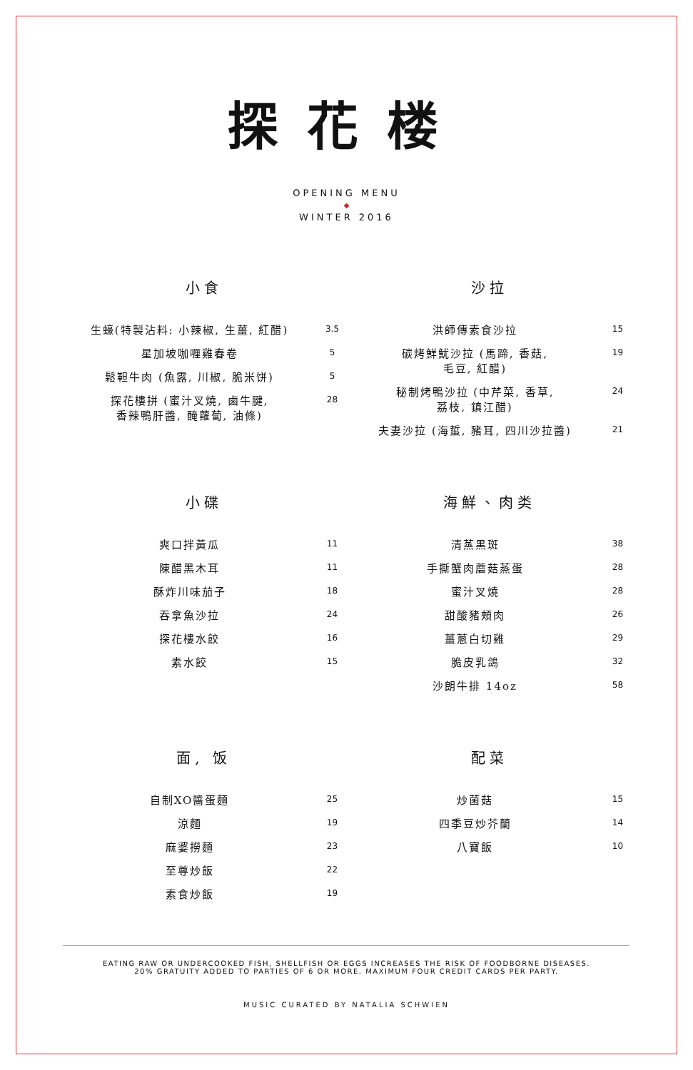探花楼
OPENING MENU
◆
WINTER 2016
小食
| 生蠔(特製沾料: 小辣椒, 生薑, 紅醋) | 3.5 |
| 星加坡咖喱雞春卷 | 5 |
| 鬆靼牛肉 (魚露, 川椒, 脆米饼) | 5 |
| 探花樓拼 (蜜汁叉燒, 鹵牛腱, 香辣鴨肝醬, 醃蘿蔔, 油條) | 28 |
沙拉
| 洪師傳素食沙拉 | 15 |
| 碳烤鮮魷沙拉 (馬蹄, 香菇, 毛豆, 紅醋) | 19 |
| 秘制烤鴨沙拉 (中芹菜, 香草, 荔枝, 鎮江醋) | 24 |
| 夫妻沙拉 (海蜇, 豬耳, 四川沙拉醬) | 21 |
小碟
| 爽口拌黃瓜 | 11 |
| 陳醋黑木耳 | 11 |
| 酥炸川味茄子 | 18 |
| 吞拿魚沙拉 | 24 |
| 探花樓水餃 | 16 |
| 素水餃 | 15 |
海鮮、肉类
| 清蒸黑斑 | 38 |
| 手撕蟹肉蘑菇蒸蛋 | 28 |
| 蜜汁叉燒 | 28 |
| 甜酸豬頰肉 | 26 |
| 薑蔥白切雞 | 29 |
| 脆皮乳鴿 | 32 |
| 沙朗牛排 14oz | 58 |
面, 饭
| 自制XO醬蛋麵 | 25 |
| 涼麵 | 19 |
| 麻婆撈麵 | 23 |
| 至尊炒飯 | 22 |
| 素食炒飯 | 19 |
配菜
| 炒菌菇 | 15 |
| 四季豆炒芥蘭 | 14 |
| 八寶飯 | 10 |
EATING RAW OR UNDERCOOKED FISH, SHELLFISH OR EGGS INCREASES THE RISK OF FOODBORNE DISEASES.
20% GRATUITY ADDED TO PARTIES OF 6 OR MORE. MAXIMUM FOUR CREDIT CARDS PER PARTY.
MUSIC CURATED BY NATALIA SCHWIEN